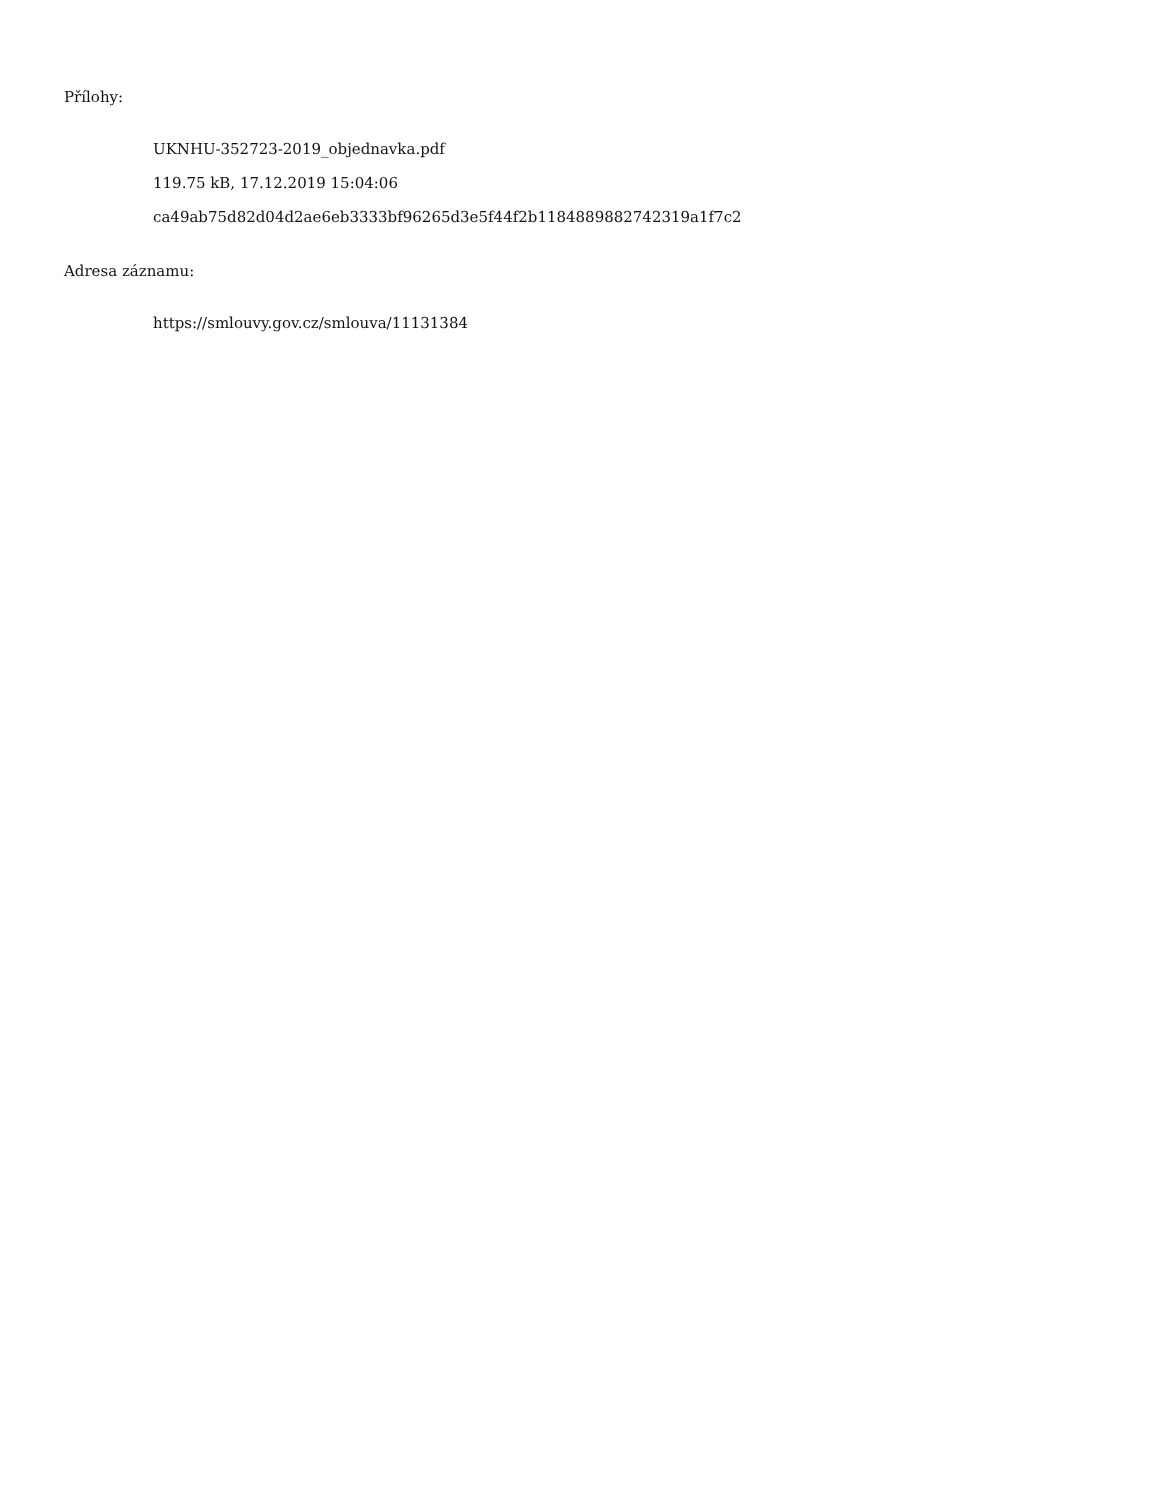Přílohy:
UKNHU-352723-2019_objednavka.pdf
119.75 kB, 17.12.2019 15:04:06
ca49ab75d82d04d2ae6eb3333bf96265d3e5f44f2b1184889882742319a1f7c2
Adresa záznamu:
https://smlouvy.gov.cz/smlouva/11131384